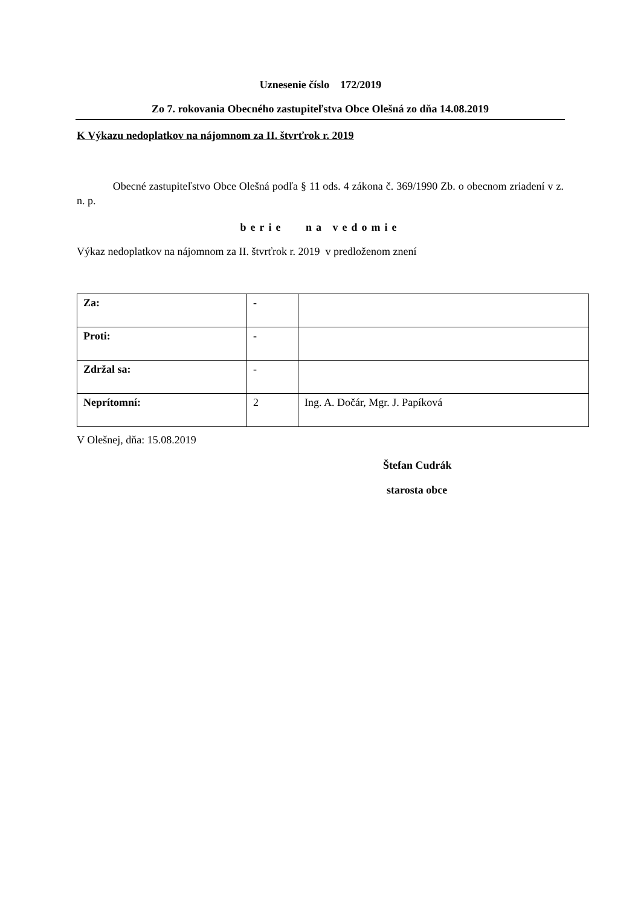Uznesenie číslo 172/2019
Zo 7. rokovania Obecného zastupiteľstva Obce Olešná zo dňa 14.08.2019
K Výkazu nedoplatkov na nájomnom za II. štvrťrok r. 2019
Obecné zastupiteľstvo Obce Olešná podľa § 11 ods. 4 zákona č. 369/1990 Zb. o obecnom zriadení v z. n. p.
berie na vedomie
Výkaz nedoplatkov na nájomnom za II. štvrťrok r. 2019 v predloženom znení
| Za: | - | |
| Proti: | - | |
| Zdržal sa: | - | |
| Neprítomní: | 2 | Ing. A. Dočár, Mgr. J. Papíková |
V Olešnej, dňa: 15.08.2019
Štefan Cudrák
starosta obce